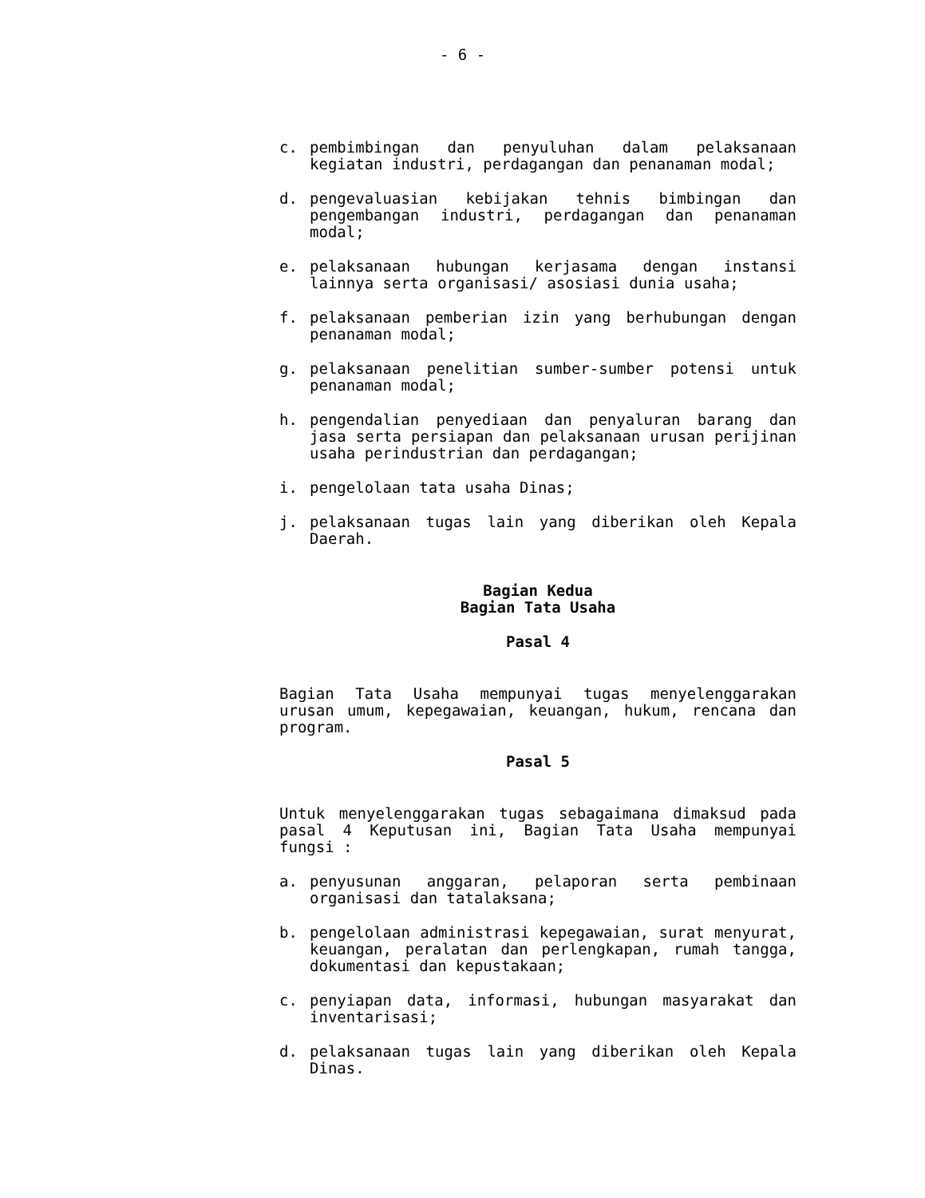- 6 -
c. pembimbingan dan penyuluhan dalam pelaksanaan kegiatan industri, perdagangan dan penanaman modal;
d. pengevaluasian kebijakan tehnis bimbingan dan pengembangan industri, perdagangan dan penanaman modal;
e. pelaksanaan hubungan kerjasama dengan instansi lainnya serta organisasi/ asosiasi dunia usaha;
f. pelaksanaan pemberian izin yang berhubungan dengan penanaman modal;
g. pelaksanaan penelitian sumber-sumber potensi untuk penanaman modal;
h. pengendalian penyediaan dan penyaluran barang dan jasa serta persiapan dan pelaksanaan urusan perijinan usaha perindustrian dan perdagangan;
i. pengelolaan tata usaha Dinas;
j. pelaksanaan tugas lain yang diberikan oleh Kepala Daerah.
Bagian Kedua
Bagian Tata Usaha
Pasal 4
Bagian Tata Usaha mempunyai tugas menyelenggarakan urusan umum, kepegawaian, keuangan, hukum, rencana dan program.
Pasal 5
Untuk menyelenggarakan tugas sebagaimana dimaksud pada pasal 4 Keputusan ini, Bagian Tata Usaha mempunyai fungsi :
a. penyusunan anggaran, pelaporan serta pembinaan organisasi dan tatalaksana;
b. pengelolaan administrasi kepegawaian, surat menyurat, keuangan, peralatan dan perlengkapan, rumah tangga, dokumentasi dan kepustakaan;
c. penyiapan data, informasi, hubungan masyarakat dan inventarisasi;
d. pelaksanaan tugas lain yang diberikan oleh Kepala Dinas.